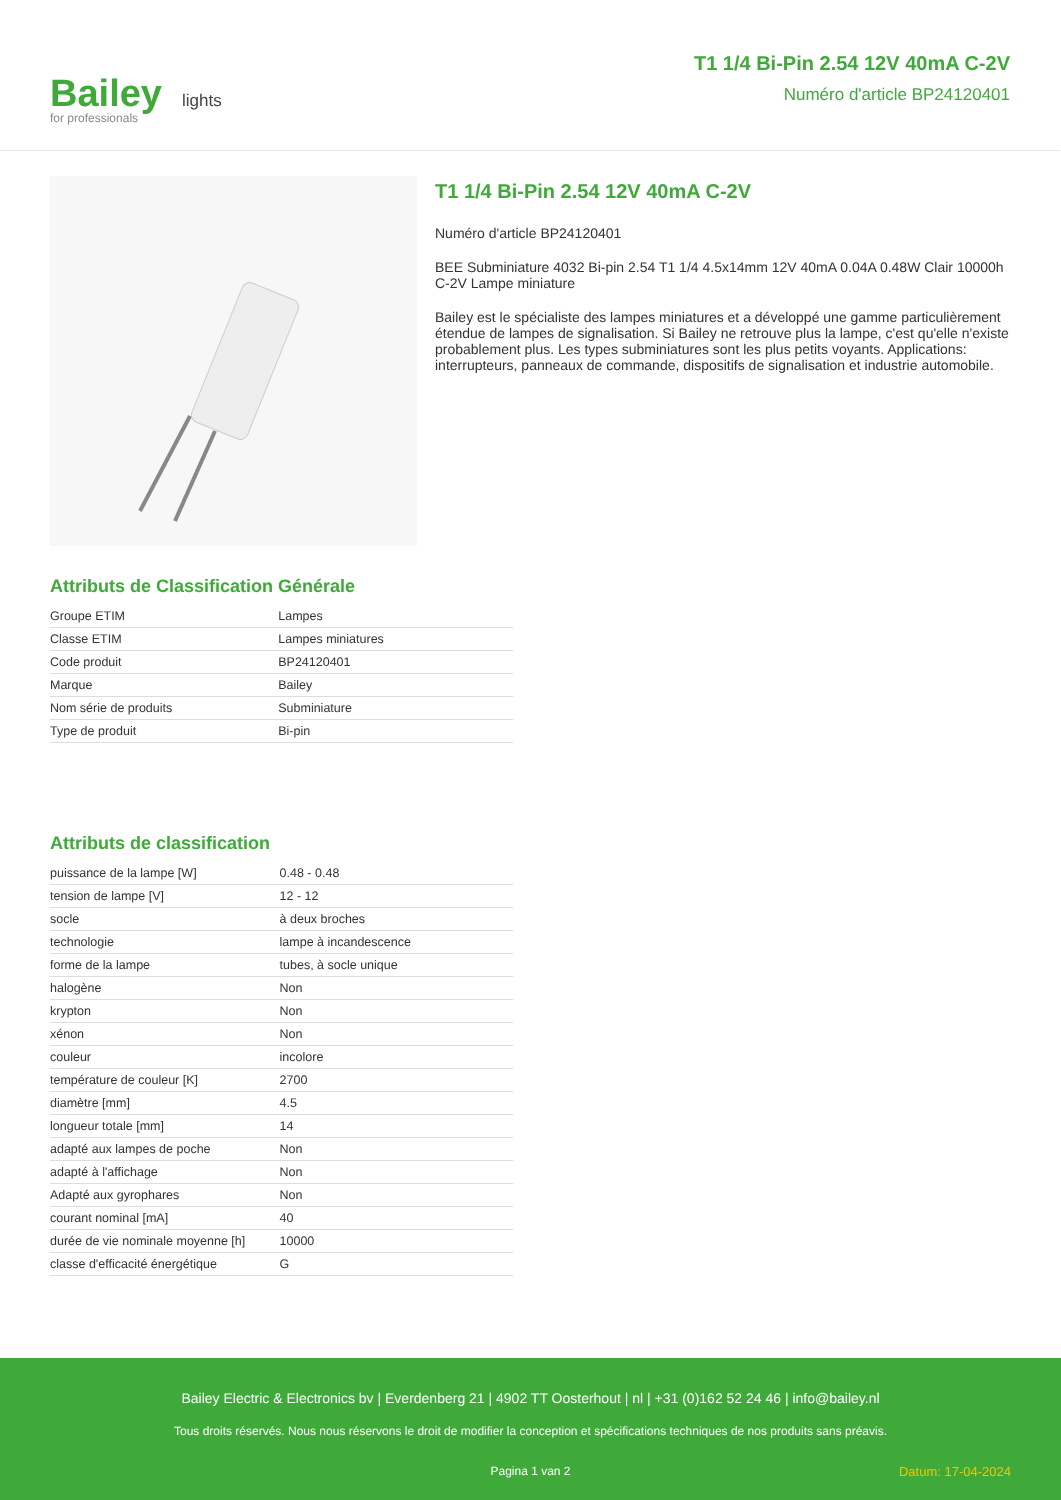Bailey lights
for professionals
T1 1/4 Bi-Pin 2.54 12V 40mA C-2V
Numéro d'article BP24120401
T1 1/4 Bi-Pin 2.54 12V 40mA C-2V
Numéro d'article BP24120401
BEE Subminiature 4032 Bi-pin 2.54 T1 1/4 4.5x14mm 12V 40mA 0.04A 0.48W Clair 10000h C-2V Lampe miniature
Bailey est le spécialiste des lampes miniatures et a développé une gamme particulièrement étendue de lampes de signalisation. Si Bailey ne retrouve plus la lampe, c'est qu'elle n'existe probablement plus. Les types subminiatures sont les plus petits voyants. Applications: interrupteurs, panneaux de commande, dispositifs de signalisation et industrie automobile.
Attributs de Classification Générale
| Groupe ETIM | Lampes |
| Classe ETIM | Lampes miniatures |
| Code produit | BP24120401 |
| Marque | Bailey |
| Nom série de produits | Subminiature |
| Type de produit | Bi-pin |
Attributs de classification
| puissance de la lampe [W] | 0.48 - 0.48 |
| tension de lampe [V] | 12 - 12 |
| socle | à deux broches |
| technologie | lampe à incandescence |
| forme de la lampe | tubes, à socle unique |
| halogène | Non |
| krypton | Non |
| xénon | Non |
| couleur | incolore |
| température de couleur [K] | 2700 |
| diamètre [mm] | 4.5 |
| longueur totale [mm] | 14 |
| adapté aux lampes de poche | Non |
| adapté à l'affichage | Non |
| Adapté aux gyrophares | Non |
| courant nominal [mA] | 40 |
| durée de vie nominale moyenne [h] | 10000 |
| classe d'efficacité énergétique | G |
Bailey Electric & Electronics bv | Everdenberg 21 | 4902 TT Oosterhout | nl | +31 (0)162 52 24 46 | info@bailey.nl
Tous droits réservés. Nous nous réservons le droit de modifier la conception et spécifications techniques de nos produits sans préavis.
Pagina 1 van 2 Datum: 17-04-2024